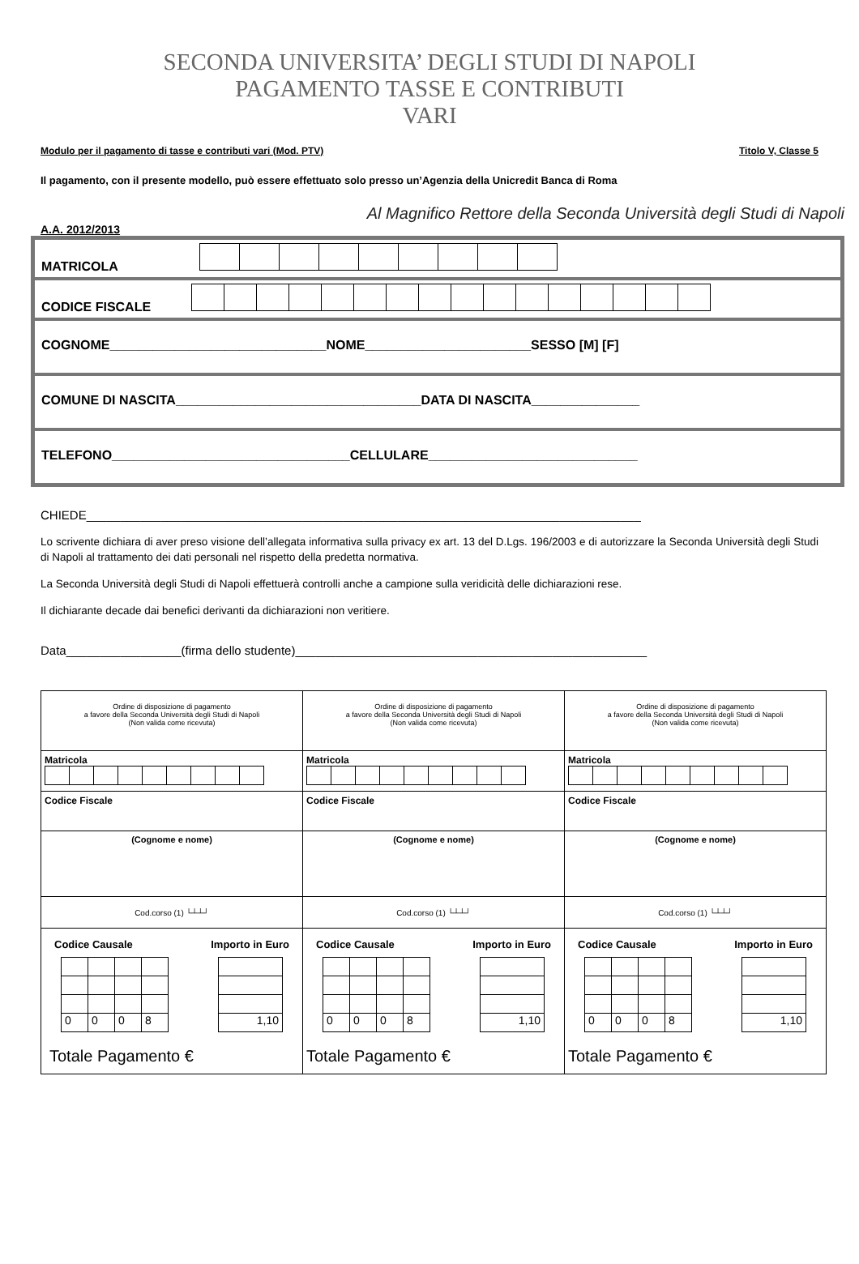SECONDA UNIVERSITA’ DEGLI STUDI DI NAPOLI
PAGAMENTO TASSE E CONTRIBUTI
VARI
Modulo per il pagamento di tasse e contributi vari (Mod. PTV) Titolo V, Classe 5
Il pagamento, con il presente modello, può essere effettuato solo presso un’Agenzia della Unicredit Banca di Roma
Al Magnifico Rettore della Seconda Università degli Studi di Napoli
A.A. 2012/2013
MATRICOLA
CODICE FISCALE
COGNOME______________________________NOME_______________________SESSO [M] [F]
COMUNE DI NASCITA__________________________________DATA DI NASCITA_______________
TELEFONO_________________________________CELLULARE_____________________________
CHIEDE__________________________________________________________________________________
Lo scrivente dichiara di aver preso visione dell’allegata informativa sulla privacy ex art. 13 del D.Lgs. 196/2003 e di autorizzare la Seconda Università degli Studi di Napoli al trattamento dei dati personali nel rispetto della predetta normativa.
La Seconda Università degli Studi di Napoli effettuerà controlli anche a campione sulla veridicità delle dichiarazioni rese.
Il dichiarante decade dai benefici derivanti da dichiarazioni non veritiere.
Data_________________(firma dello studente)____________________________________________________
| Ordine di disposizione di pagamento a favore della Seconda Università degli Studi di Napoli (Non valida come ricevuta) | Ordine di disposizione di pagamento a favore della Seconda Università degli Studi di Napoli (Non valida come ricevuta) | Ordine di disposizione di pagamento a favore della Seconda Università degli Studi di Napoli (Non valida come ricevuta) |
| Matricola | Matricola | Matricola |
| Codice Fiscale | Codice Fiscale | Codice Fiscale |
| (Cognome e nome) | (Cognome e nome) | (Cognome e nome) |
| Cod.corso (1) └┴┴┘ | Cod.corso (1) └┴┴┘ | Cod.corso (1) └┴┴┘ |
| Codice Causale Importo in Euro / 0 / 0 / 0 / 8 / / 1,10 / Totale Pagamento € | Codice Causale Importo in Euro / 0 / 0 / 0 / 8 / / 1,10 / Totale Pagamento € | Codice Causale Importo in Euro / 0 / 0 / 0 / 8 / / 1,10 / Totale Pagamento € |